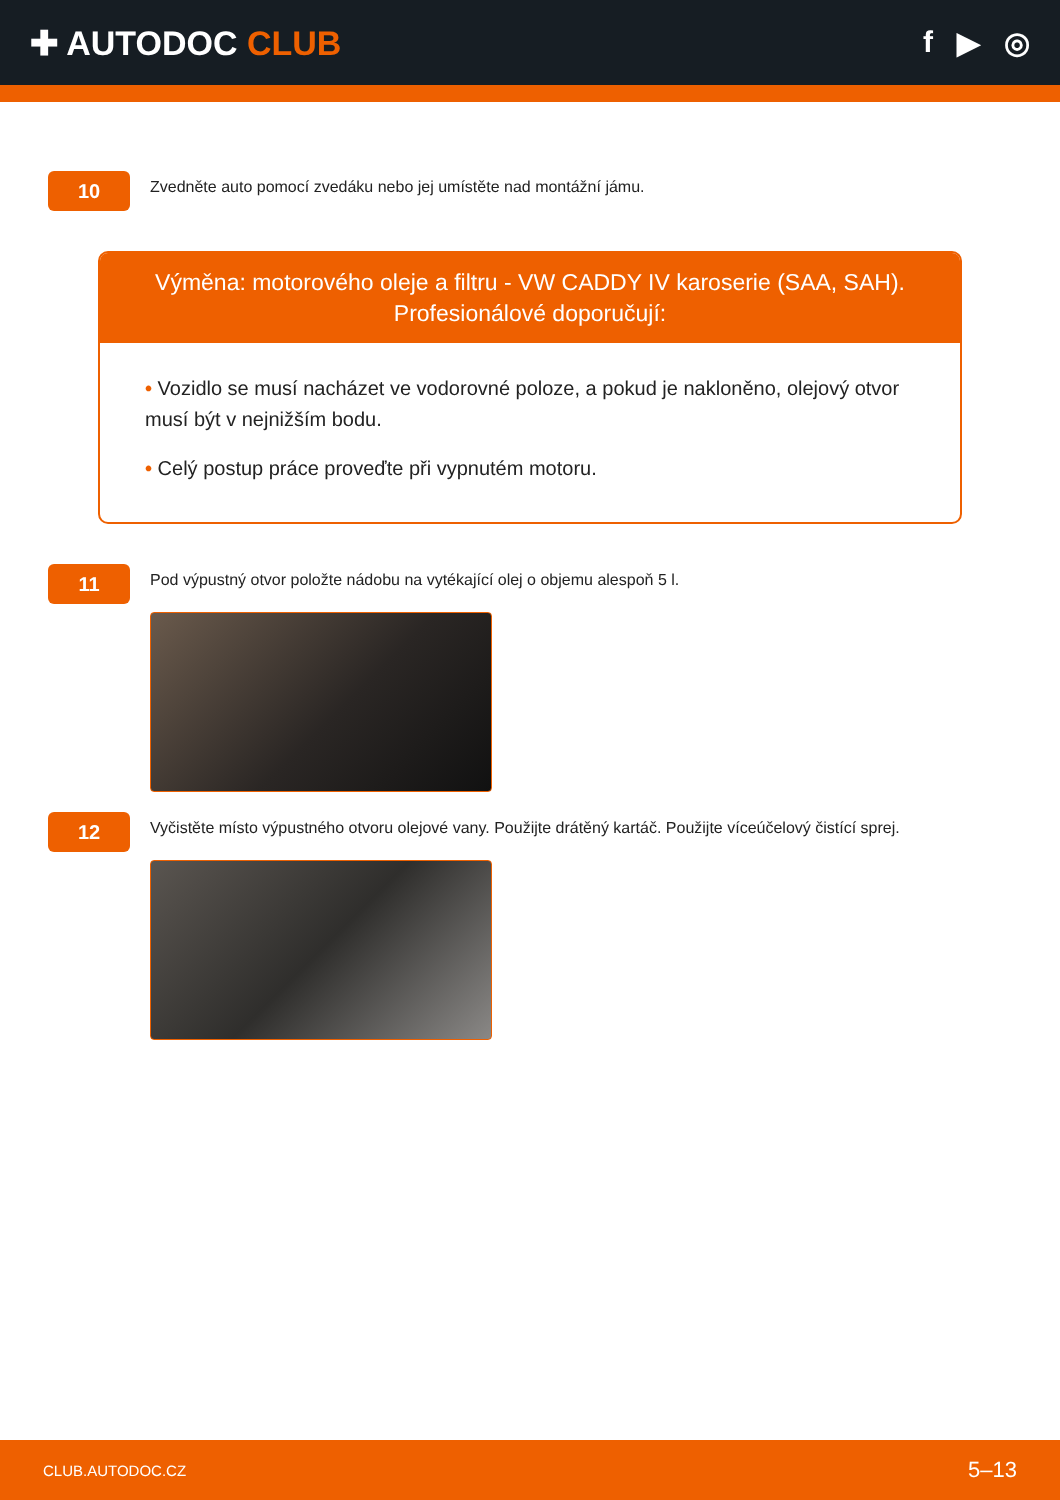✚ AUTODOC CLUB f ▶ ◎
10
Zvedněte auto pomocí zvedáku nebo jej umístěte nad montážní jámu.
Výměna: motorového oleje a filtru - VW CADDY IV karoserie (SAA, SAH).
Profesionálové doporučují:
• Vozidlo se musí nacházet ve vodorovné poloze, a pokud je nakloněno, olejový otvor musí být v nejnižším bodu.
• Celý postup práce proveďte při vypnutém motoru.
11
Pod výpustný otvor položte nádobu na vytékající olej o objemu alespoň 5 l.
12
Vyčistěte místo výpustného otvoru olejové vany. Použijte drátěný kartáč. Použijte víceúčelový čistící sprej.
CLUB.AUTODOC.CZ 5–13